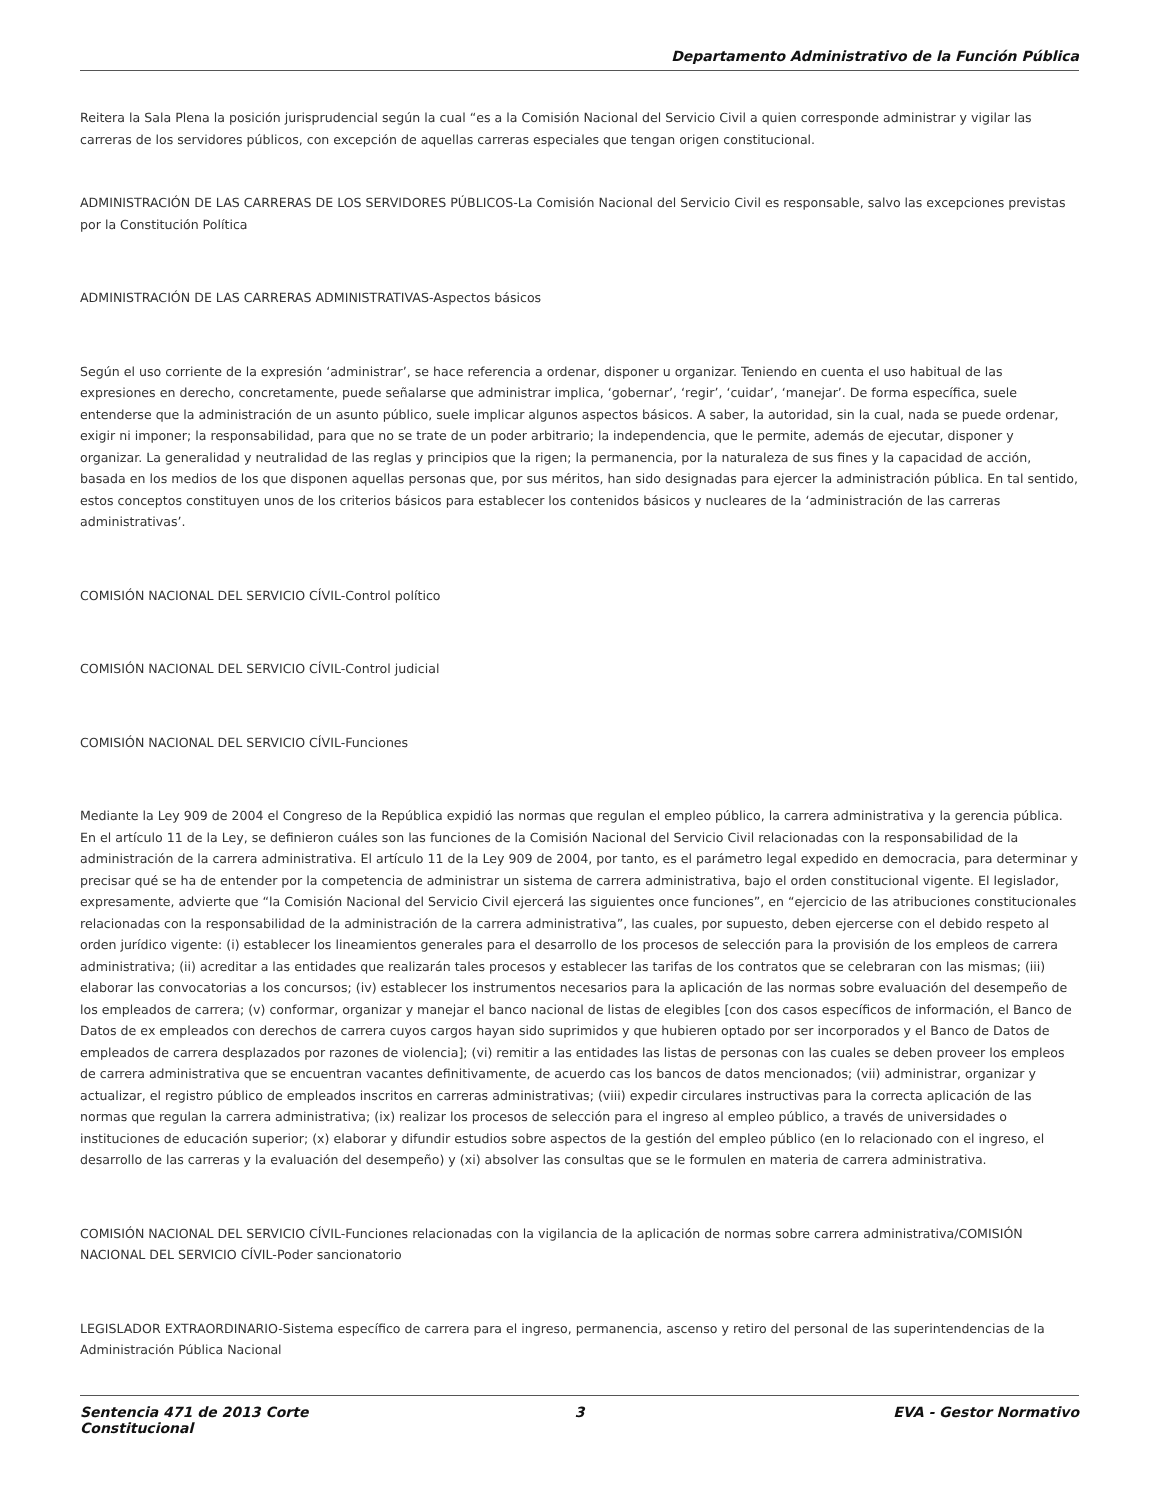Departamento Administrativo de la Función Pública
Reitera la Sala Plena la posición jurisprudencial según la cual “es a la Comisión Nacional del Servicio Civil a quien corresponde administrar y vigilar las carreras de los servidores públicos, con excepción de aquellas carreras especiales que tengan origen constitucional.
ADMINISTRACIÓN DE LAS CARRERAS DE LOS SERVIDORES PÚBLICOS-La Comisión Nacional del Servicio Civil es responsable, salvo las excepciones previstas por la Constitución Política
ADMINISTRACIÓN DE LAS CARRERAS ADMINISTRATIVAS-Aspectos básicos
Según el uso corriente de la expresión ‘administrar’, se hace referencia a ordenar, disponer u organizar. Teniendo en cuenta el uso habitual de las expresiones en derecho, concretamente, puede señalarse que administrar implica, ‘gobernar’, ‘regir’, ‘cuidar’, ‘manejar’. De forma específica, suele entenderse que la administración de un asunto público, suele implicar algunos aspectos básicos. A saber, la autoridad, sin la cual, nada se puede ordenar, exigir ni imponer; la responsabilidad, para que no se trate de un poder arbitrario; la independencia, que le permite, además de ejecutar, disponer y organizar. La generalidad y neutralidad de las reglas y principios que la rigen; la permanencia, por la naturaleza de sus fines y la capacidad de acción, basada en los medios de los que disponen aquellas personas que, por sus méritos, han sido designadas para ejercer la administración pública. En tal sentido, estos conceptos constituyen unos de los criterios básicos para establecer los contenidos básicos y nucleares de la ‘administración de las carreras administrativas’.
COMISIÓN NACIONAL DEL SERVICIO CÍVIL-Control político
COMISIÓN NACIONAL DEL SERVICIO CÍVIL-Control judicial
COMISIÓN NACIONAL DEL SERVICIO CÍVIL-Funciones
Mediante la Ley 909 de 2004 el Congreso de la República expidió las normas que regulan el empleo público, la carrera administrativa y la gerencia pública. En el artículo 11 de la Ley, se definieron cuáles son las funciones de la Comisión Nacional del Servicio Civil relacionadas con la responsabilidad de la administración de la carrera administrativa. El artículo 11 de la Ley 909 de 2004, por tanto, es el parámetro legal expedido en democracia, para determinar y precisar qué se ha de entender por la competencia de administrar un sistema de carrera administrativa, bajo el orden constitucional vigente. El legislador, expresamente, advierte que “la Comisión Nacional del Servicio Civil ejercerá las siguientes once funciones”, en “ejercicio de las atribuciones constitucionales relacionadas con la responsabilidad de la administración de la carrera administrativa”, las cuales, por supuesto, deben ejercerse con el debido respeto al orden jurídico vigente: (i) establecer los lineamientos generales para el desarrollo de los procesos de selección para la provisión de los empleos de carrera administrativa; (ii) acreditar a las entidades que realizarán tales procesos y establecer las tarifas de los contratos que se celebraran con las mismas; (iii) elaborar las convocatorias a los concursos; (iv) establecer los instrumentos necesarios para la aplicación de las normas sobre evaluación del desempeño de los empleados de carrera; (v) conformar, organizar y manejar el banco nacional de listas de elegibles [con dos casos específicos de información, el Banco de Datos de ex empleados con derechos de carrera cuyos cargos hayan sido suprimidos y que hubieren optado por ser incorporados y el Banco de Datos de empleados de carrera desplazados por razones de violencia]; (vi) remitir a las entidades las listas de personas con las cuales se deben proveer los empleos de carrera administrativa que se encuentran vacantes definitivamente, de acuerdo cas los bancos de datos mencionados; (vii) administrar, organizar y actualizar, el registro público de empleados inscritos en carreras administrativas; (viii) expedir circulares instructivas para la correcta aplicación de las normas que regulan la carrera administrativa; (ix) realizar los procesos de selección para el ingreso al empleo público, a través de universidades o instituciones de educación superior; (x) elaborar y difundir estudios sobre aspectos de la gestión del empleo público (en lo relacionado con el ingreso, el desarrollo de las carreras y la evaluación del desempeño) y (xi) absolver las consultas que se le formulen en materia de carrera administrativa.
COMISIÓN NACIONAL DEL SERVICIO CÍVIL-Funciones relacionadas con la vigilancia de la aplicación de normas sobre carrera administrativa/COMISIÓN NACIONAL DEL SERVICIO CÍVIL-Poder sancionatorio
LEGISLADOR EXTRAORDINARIO-Sistema específico de carrera para el ingreso, permanencia, ascenso y retiro del personal de las superintendencias de la Administración Pública Nacional
Sentencia 471 de 2013 Corte Constitucional
3 EVA - Gestor Normativo